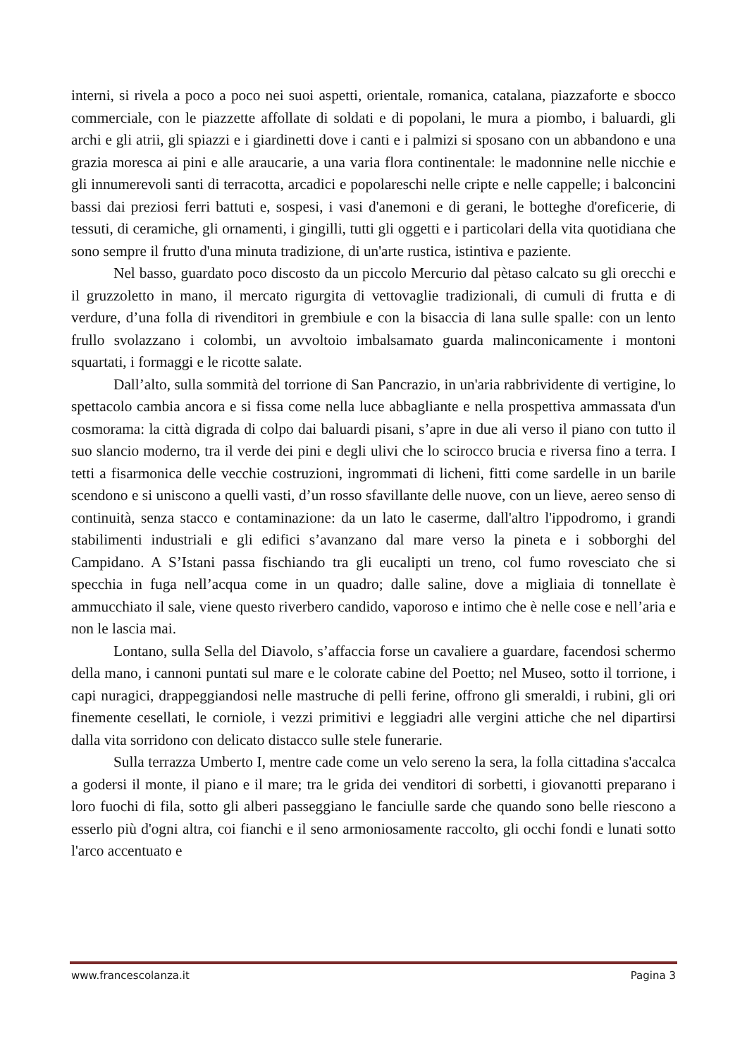interni, si rivela a poco a poco nei suoi aspetti, orientale, romanica, catalana, piazzaforte e sbocco commerciale, con le piazzette affollate di soldati e di popolani, le mura a piombo, i baluardi, gli archi e gli atrii, gli spiazzi e i giardinetti dove i canti e i palmizi si sposano con un abbandono e una grazia moresca ai pini e alle araucarie, a una varia flora continentale: le madonnine nelle nicchie e gli innumerevoli santi di terracotta, arcadici e popolareschi nelle cripte e nelle cappelle; i balconcini bassi dai preziosi ferri battuti e, sospesi, i vasi d'anemoni e di gerani, le botteghe d'oreficerie, di tessuti, di ceramiche, gli ornamenti, i gingilli, tutti gli oggetti e i particolari della vita quotidiana che sono sempre il frutto d'una minuta tradizione, di un'arte rustica, istintiva e paziente.
Nel basso, guardato poco discosto da un piccolo Mercurio dal pètaso calcato su gli orecchi e il gruzzoletto in mano, il mercato rigurgita di vettovaglie tradizionali, di cumuli di frutta e di verdure, d’una folla di rivenditori in grembiule e con la bisaccia di lana sulle spalle: con un lento frullo svolazzano i colombi, un avvoltoio imbalsamato guarda malinconicamente i montoni squartati, i formaggi e le ricotte salate.
Dall’alto, sulla sommità del torrione di San Pancrazio, in un'aria rabbrividente di vertigine, lo spettacolo cambia ancora e si fissa come nella luce abbagliante e nella prospettiva ammassata d'un cosmorama: la città digrada di colpo dai baluardi pisani, s’apre in due ali verso il piano con tutto il suo slancio moderno, tra il verde dei pini e degli ulivi che lo scirocco brucia e riversa fino a terra. I tetti a fisarmonica delle vecchie costruzioni, ingrommati di licheni, fitti come sardelle in un barile scendono e si uniscono a quelli vasti, d’un rosso sfavillante delle nuove, con un lieve, aereo senso di continuità, senza stacco e contaminazione: da un lato le caserme, dall'altro l'ippodromo, i grandi stabilimenti industriali e gli edifici s’avanzano dal mare verso la pineta e i sobborghi del Campidano. A S’Istani passa fischiando tra gli eucalipti un treno, col fumo rovesciato che si specchia in fuga nell’acqua come in un quadro; dalle saline, dove a migliaia di tonnellate è ammucchiato il sale, viene questo riverbero candido, vaporoso e intimo che è nelle cose e nell’aria e non le lascia mai.
Lontano, sulla Sella del Diavolo, s’affaccia forse un cavaliere a guardare, facendosi schermo della mano, i cannoni puntati sul mare e le colorate cabine del Poetto; nel Museo, sotto il torrione, i capi nuragici, drappeggiandosi nelle mastruche di pelli ferine, offrono gli smeraldi, i rubini, gli ori finemente cesellati, le corniole, i vezzi primitivi e leggiadri alle vergini attiche che nel dipartirsi dalla vita sorridono con delicato distacco sulle stele funerarie.
Sulla terrazza Umberto I, mentre cade come un velo sereno la sera, la folla cittadina s'accalca a godersi il monte, il piano e il mare; tra le grida dei venditori di sorbetti, i giovanotti preparano i loro fuochi di fila, sotto gli alberi passeggiano le fanciulle sarde che quando sono belle riescono a esserlo più d'ogni altra, coi fianchi e il seno armoniosamente raccolto, gli occhi fondi e lunati sotto l'arco accentuato e
www.francescolanza.it Pagina 3